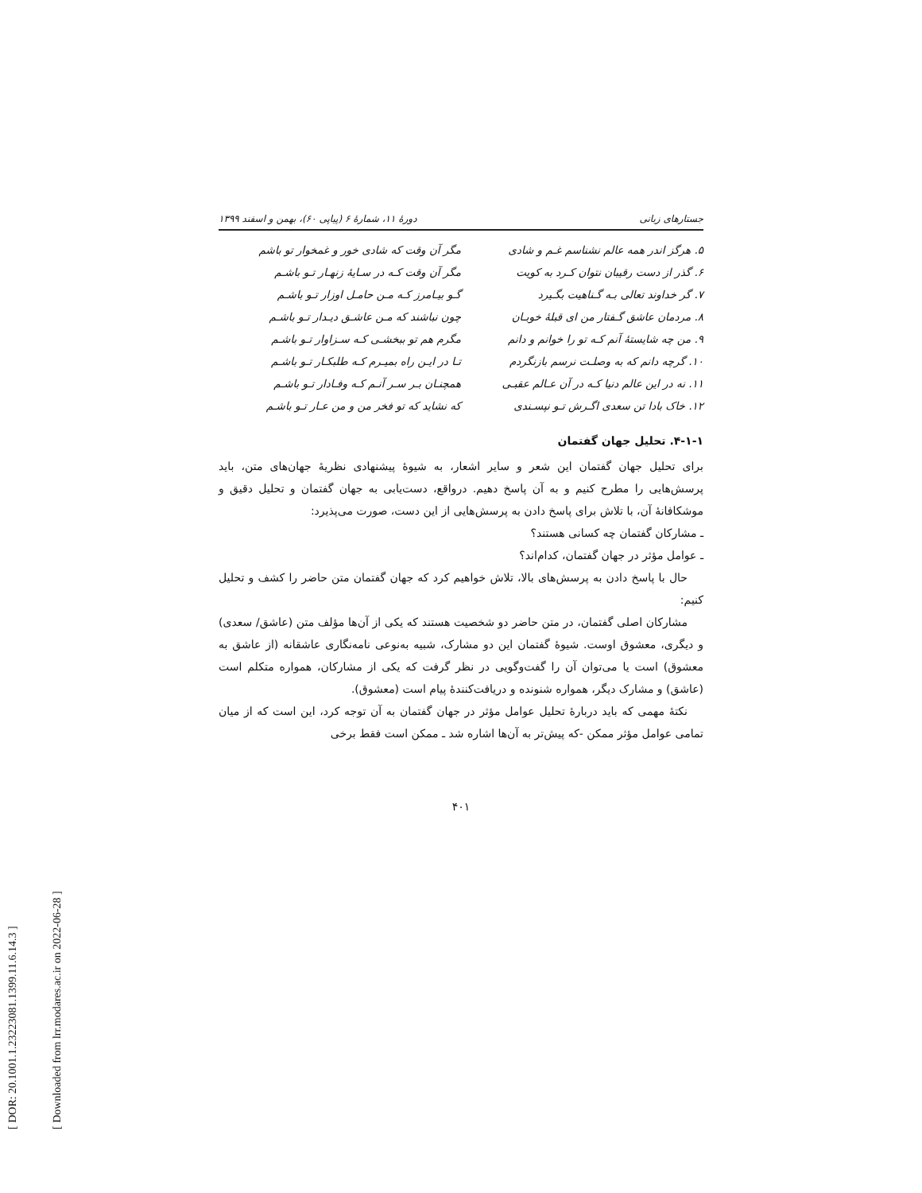[ DOR: 20.1001.1.23223081.1399.11.6.14.3 ]
[ Downloaded from lrr.modares.ac.ir on 2022-06-28 ]
جستارهای زبانی دورهٔ ۱۱، شمارهٔ ۶ (پیاپی ۶۰)، بهمن و اسفند ۱۳۹۹
۵. هرگز اندر همه عالم نشناسم غـم و شادی مگر آن وقت که شادی خور و غمخوار تو باشم ۶. گذر از دست رقیبان نتوان کـرد به کویت مگر آن وقت کـه در سـایهٔ زنهـار تـو باشـم ۷. گر خداوند تعالی بـه گـناهیت بگـیرد گـو بیـامرز کـه مـن حامـل اوزار تـو باشـم ۸. مردمان عاشق گـفتار من ای قبلهٔ خوبـان چون نباشند که مـن عاشـق دیـدار تـو باشـم ۹. من چه شایستهٔ آنم کـه تو را خوانم و دانم مگرم هم تو ببخشـی کـه سـزاوار تـو باشـم ۱۰. گرچه دانم که به وصلـت نرسم بازنگردم تـا در ایـن راه بمیـرم کـه طلبکـار تـو باشـم ۱۱. نه در این عالم دنیا کـه در آن عـالم عقبـی همچنـان بـر سـر آنـم کـه وفـادار تـو باشـم ۱۲. خاک بادا تن سعدی اگـرش تـو نپسـندی که نشاید که تو فخر من و من عـار تـو باشـم
۴-۱-۱. تحلیل جهان گفتمان
برای تحلیل جهان گفتمان این شعر و سایر اشعار، به شیوهٔ پیشنهادی نظریهٔ جهان‌های متن، باید پرسش‌هایی را مطرح کنیم و به آن پاسخ دهیم. درواقع، دست‌یابی به جهان گفتمان و تحلیل دقیق و موشکافانهٔ آن، با تلاش برای پاسخ دادن به پرسش‌هایی از این دست، صورت می‌پذیرد:
ـ مشارکان گفتمان چه کسانی هستند؟
ـ عوامل مؤثر در جهان گفتمان، کدام‌اند؟
حال با پاسخ دادن به پرسش‌های بالا، تلاش خواهیم کرد که جهان گفتمان متن حاضر را کشف و تحلیل کنیم:
مشارکان اصلی گفتمان، در متن حاضر دو شخصیت هستند که یکی از آن‌ها مؤلف متن (عاشق/ سعدی) و دیگری، معشوق اوست. شیوهٔ گفتمان این دو مشارک، شبیه به‌نوعی نامه‌نگاری عاشقانه (از عاشق به معشوق) است یا می‌توان آن را گفت‌وگویی در نظر گرفت که یکی از مشارکان، همواره متکلم است (عاشق) و مشارک دیگر، همواره شنونده و دریافت‌کنندهٔ پیام است (معشوق).
نکتهٔ مهمی که باید دربارهٔ تحلیل عوامل مؤثر در جهان گفتمان به آن توجه کرد، این است که از میان تمامی عوامل مؤثر ممکن -که پیش‌تر به آن‌ها اشاره شد ـ ممکن است فقط برخی
۴۰۱